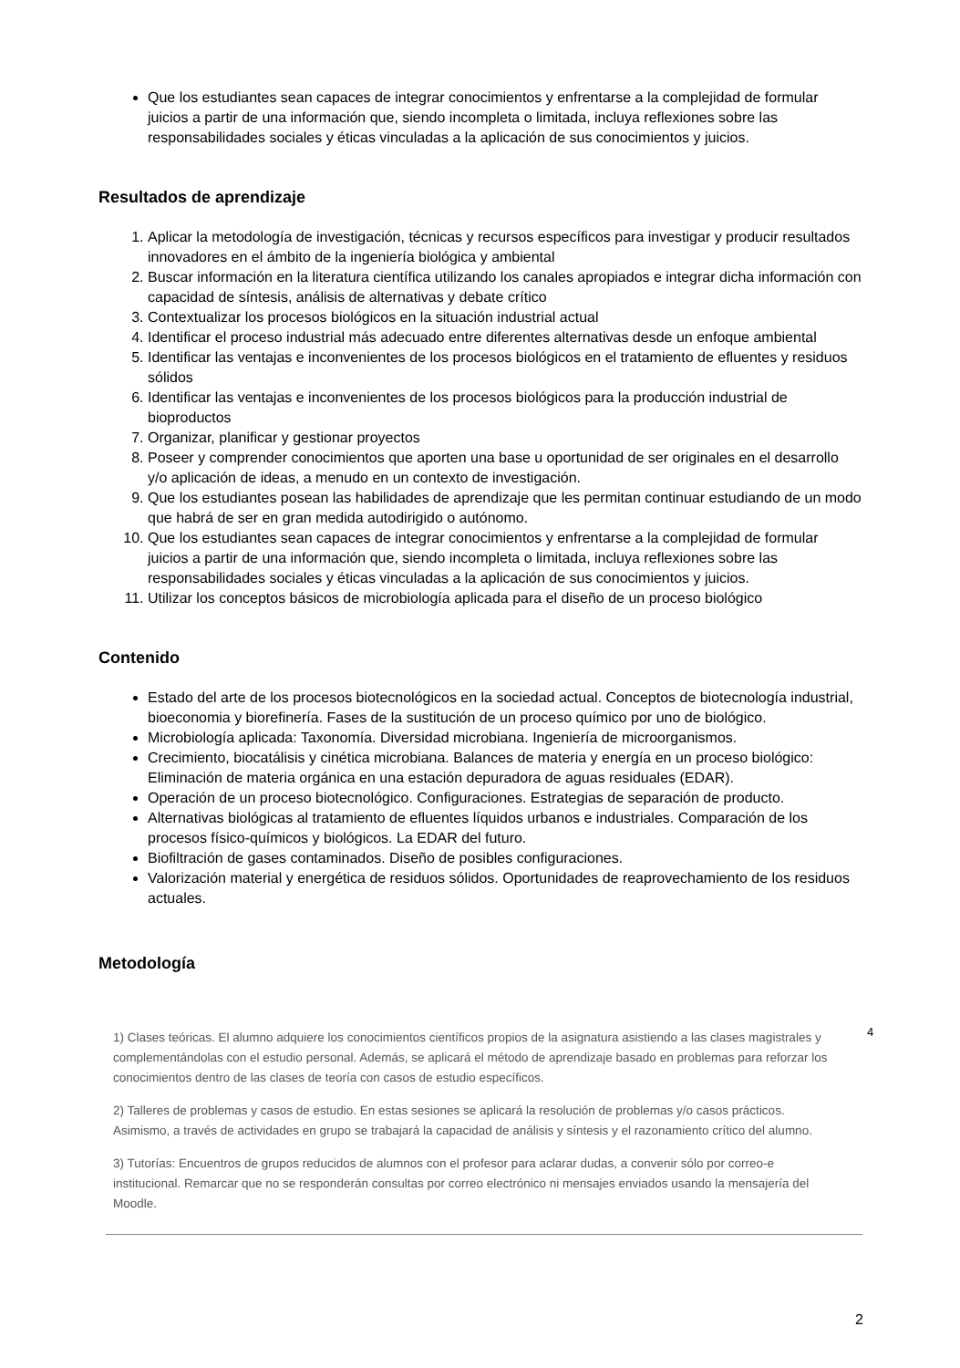Que los estudiantes sean capaces de integrar conocimientos y enfrentarse a la complejidad de formular juicios a partir de una información que, siendo incompleta o limitada, incluya reflexiones sobre las responsabilidades sociales y éticas vinculadas a la aplicación de sus conocimientos y juicios.
Resultados de aprendizaje
1. Aplicar la metodología de investigación, técnicas y recursos específicos para investigar y producir resultados innovadores en el ámbito de la ingeniería biológica y ambiental
2. Buscar información en la literatura científica utilizando los canales apropiados e integrar dicha información con capacidad de síntesis, análisis de alternativas y debate crítico
3. Contextualizar los procesos biológicos en la situación industrial actual
4. Identificar el proceso industrial más adecuado entre diferentes alternativas desde un enfoque ambiental
5. Identificar las ventajas e inconvenientes de los procesos biológicos en el tratamiento de efluentes y residuos sólidos
6. Identificar las ventajas e inconvenientes de los procesos biológicos para la producción industrial de bioproductos
7. Organizar, planificar y gestionar proyectos
8. Poseer y comprender conocimientos que aporten una base u oportunidad de ser originales en el desarrollo y/o aplicación de ideas, a menudo en un contexto de investigación.
9. Que los estudiantes posean las habilidades de aprendizaje que les permitan continuar estudiando de un modo que habrá de ser en gran medida autodirigido o autónomo.
10. Que los estudiantes sean capaces de integrar conocimientos y enfrentarse a la complejidad de formular juicios a partir de una información que, siendo incompleta o limitada, incluya reflexiones sobre las responsabilidades sociales y éticas vinculadas a la aplicación de sus conocimientos y juicios.
11. Utilizar los conceptos básicos de microbiología aplicada para el diseño de un proceso biológico
Contenido
Estado del arte de los procesos biotecnológicos en la sociedad actual. Conceptos de biotecnología industrial, bioeconomia y biorefinería. Fases de la sustitución de un proceso químico por uno de biológico.
Microbiología aplicada: Taxonomía. Diversidad microbiana. Ingeniería de microorganismos.
Crecimiento, biocatálisis y cinética microbiana. Balances de materia y energía en un proceso biológico: Eliminación de materia orgánica en una estación depuradora de aguas residuales (EDAR).
Operación de un proceso biotecnológico. Configuraciones. Estrategias de separación de producto.
Alternativas biológicas al tratamiento de efluentes líquidos urbanos e industriales. Comparación de los procesos físico-químicos y biológicos. La EDAR del futuro.
Biofiltración de gases contaminados. Diseño de posibles configuraciones.
Valorización material y energética de residuos sólidos. Oportunidades de reaprovechamiento de los residuos actuales.
Metodología
4
1) Clases teóricas. El alumno adquiere los conocimientos científicos propios de la asignatura asistiendo a las clases magistrales y complementándolas con el estudio personal. Además, se aplicará el método de aprendizaje basado en problemas para reforzar los conocimientos dentro de las clases de teoría con casos de estudio específicos.
2) Talleres de problemas y casos de estudio. En estas sesiones se aplicará la resolución de problemas y/o casos prácticos. Asimismo, a través de actividades en grupo se trabajará la capacidad de análisis y síntesis y el razonamiento crítico del alumno.
3) Tutorías: Encuentros de grupos reducidos de alumnos con el profesor para aclarar dudas, a convenir sólo por correo-e institucional. Remarcar que no se responderán consultas por correo electrónico ni mensajes enviados usando la mensajería del Moodle.
2